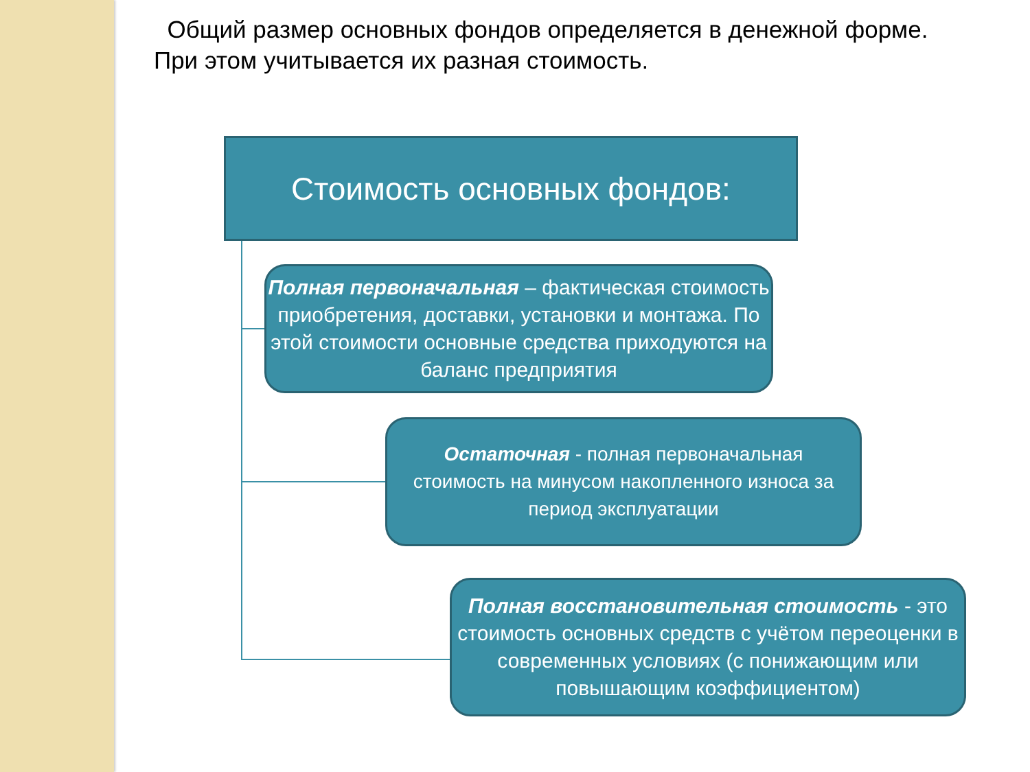Общий размер основных фондов определяется в денежной форме.
При этом учитывается их разная стоимость.
Стоимость основных фондов:
Полная первоначальная – фактическая стоимость приобретения, доставки, установки и монтажа. По этой стоимости основные средства приходуются на баланс предприятия
Остаточная - полная первоначальная стоимость на минусом накопленного износа за период эксплуатации
Полная восстановительная стоимость - это стоимость основных средств с учётом переоценки в современных условиях (с понижающим или повышающим коэффициентом)